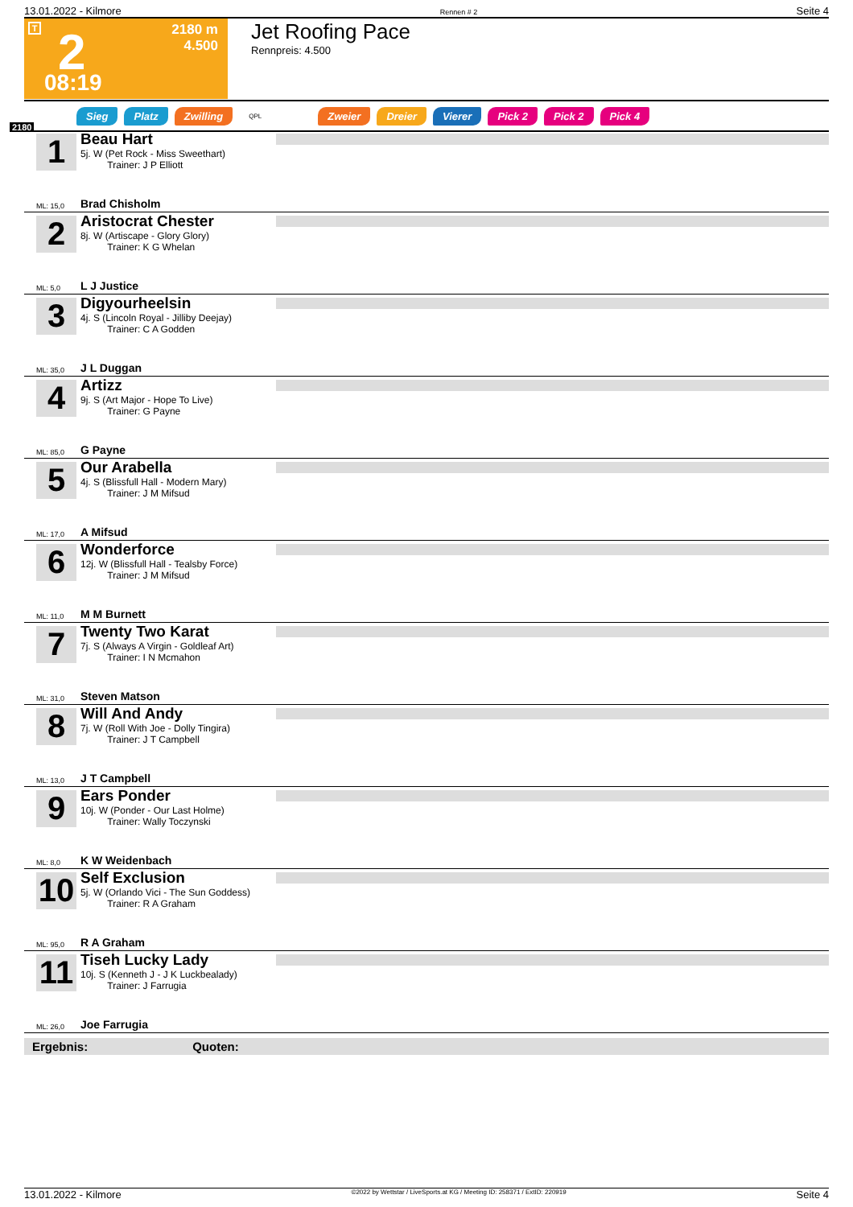13.01.2022 - Kilmore Rennen # 2 Seite 4
T 2
2180 m
4.500
08:19
Jet Roofing Pace
Rennpreis: 4.500
Sieg Platz Zwilling QPL Zweier Dreier Vierer Pick 2 Pick 2 Pick 4
2180
1
Beau Hart
5j. W (Pet Rock - Miss Sweethart)
Trainer: J P Elliott
Brad Chisholm ML: 15,0
2
Aristocrat Chester
8j. W (Artiscape - Glory Glory)
Trainer: K G Whelan
L J Justice ML: 5,0
3
Digyourheelsin
4j. S (Lincoln Royal - Jilliby Deejay)
Trainer: C A Godden
J L Duggan ML: 35,0
4
Artizz
9j. S (Art Major - Hope To Live)
Trainer: G Payne
G Payne ML: 85,0
5
Our Arabella
4j. S (Blissfull Hall - Modern Mary)
Trainer: J M Mifsud
A Mifsud ML: 17,0
6
Wonderforce
12j. W (Blissfull Hall - Tealsby Force)
Trainer: J M Mifsud
M M Burnett ML: 11,0
7
Twenty Two Karat
7j. S (Always A Virgin - Goldleaf Art)
Trainer: I N Mcmahon
Steven Matson ML: 31,0
8
Will And Andy
7j. W (Roll With Joe - Dolly Tingira)
Trainer: J T Campbell
J T Campbell ML: 13,0
9
Ears Ponder
10j. W (Ponder - Our Last Holme)
Trainer: Wally Toczynski
K W Weidenbach ML: 8,0
10
Self Exclusion
5j. W (Orlando Vici - The Sun Goddess)
Trainer: R A Graham
R A Graham ML: 95,0
11
Tiseh Lucky Lady
10j. S (Kenneth J - J K Luckbealady)
Trainer: J Farrugia
Joe Farrugia ML: 26,0
Ergebnis: Quoten:
13.01.2022 - Kilmore ©2022 by Wettstar / LiveSports.at KG / Meeting ID: 258371 / ExtID: 220919 Seite 4